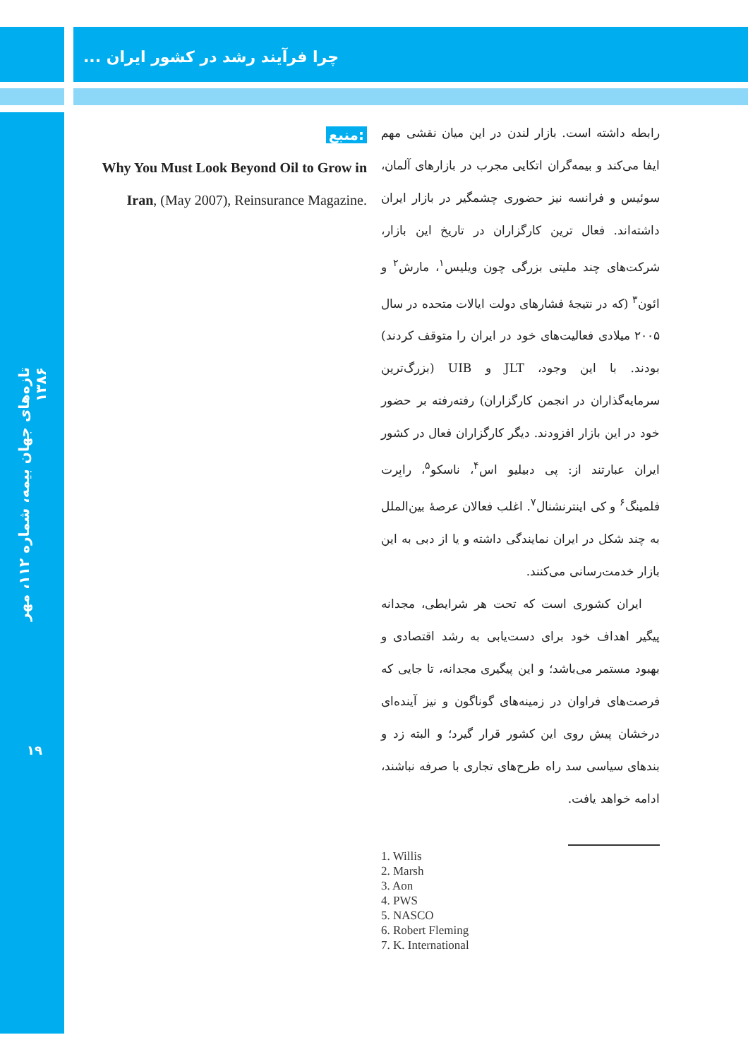چرا فرآیند رشد در کشور ایران ...
تازه‌های جهان بیمه، شماره ۱۱۲، مهر ۱۳۸۶
رابطه داشته است. بازار لندن در این میان نقشی مهم ایفا می‌کند و بیمه‌گران اتکایی مجرب در بازارهای آلمان، سوئیس و فرانسه نیز حضوری چشمگیر در بازار ایران داشته‌اند. فعال ترین کارگزاران در تاریخ این بازار، شرکت‌های چند ملیتی بزرگی چون ویلیس<sup>۱</sup>، مارش<sup>۲</sup> و ائون<sup>۳</sup> (که در نتیجهٔ فشارهای دولت ایالات متحده در سال ۲۰۰۵ میلادی فعالیت‌های خود در ایران را متوقف کردند) بودند. با این وجود، JLT و UIB (بزرگ‌ترین سرمایه‌گذاران در انجمن کارگزاران) رفته‌رفته بر حضور خود در این بازار افزودند. دیگر کارگزاران فعال در کشور ایران عبارتند از: پی دبیلیو اس<sup>۴</sup>، ناسکو<sup>۵</sup>، رابِرت فلمینگ<sup>۶</sup> و کی اینترنشنال<sup>۷</sup>. اغلب فعالان عرصهٔ بین‌الملل به چند شکل در ایران نمایندگی داشته و یا از دبی به این بازار خدمت‌رسانی می‌کنند.
ایران کشوری است که تحت هر شرایطی، مجدانه پیگیر اهداف خود برای دست‌یابی به رشد اقتصادی و بهبود مستمر می‌باشد؛ و این پیگیری مجدانه، تا جایی که فرصت‌های فراوان در زمینه‌های گوناگون و نیز آینده‌ای درخشان پیش روی این کشور قرار گیرد؛ و البته زد و بندهای سیاسی سد راه طرح‌های تجاری با صرفه نباشند، ادامه خواهد یافت.
منبع:
Why You Must Look Beyond Oil to Grow in Iran, (May 2007), Reinsurance Magazine.
1. Willis
2. Marsh
3. Aon
4. PWS
5. NASCO
6. Robert Fleming
7. K. International
۱۹